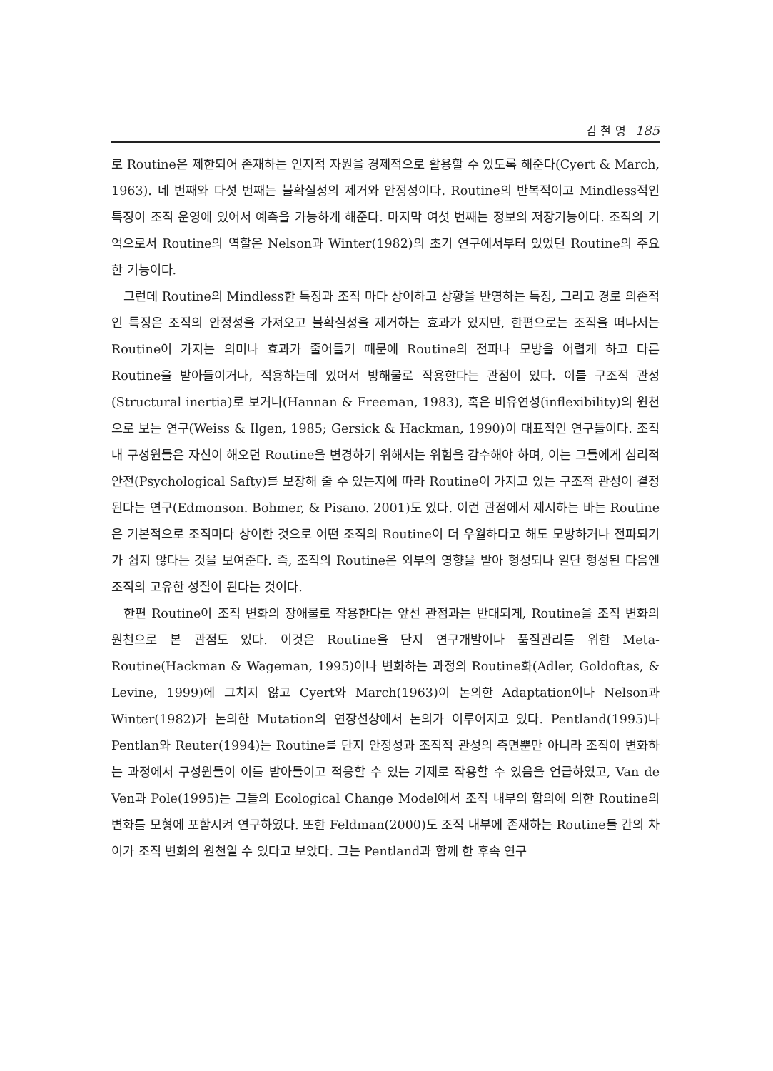김 철 영 185
로 Routine은 제한되어 존재하는 인지적 자원을 경제적으로 활용할 수 있도록 해준다(Cyert & March, 1963). 네 번째와 다섯 번째는 불확실성의 제거와 안정성이다. Routine의 반복적이고 Mindless적인 특징이 조직 운영에 있어서 예측을 가능하게 해준다. 마지막 여섯 번째는 정보의 저장기능이다. 조직의 기억으로서 Routine의 역할은 Nelson과 Winter(1982)의 초기 연구에서부터 있었던 Routine의 주요한 기능이다.
그런데 Routine의 Mindless한 특징과 조직 마다 상이하고 상황을 반영하는 특징, 그리고 경로 의존적인 특징은 조직의 안정성을 가져오고 불확실성을 제거하는 효과가 있지만, 한편으로는 조직을 떠나서는 Routine이 가지는 의미나 효과가 줄어들기 때문에 Routine의 전파나 모방을 어렵게 하고 다른 Routine을 받아들이거나, 적용하는데 있어서 방해물로 작용한다는 관점이 있다. 이를 구조적 관성(Structural inertia)로 보거나(Hannan & Freeman, 1983), 혹은 비유연성(inflexibility)의 원천으로 보는 연구(Weiss & Ilgen, 1985; Gersick & Hackman, 1990)이 대표적인 연구들이다. 조직 내 구성원들은 자신이 해오던 Routine을 변경하기 위해서는 위험을 감수해야 하며, 이는 그들에게 심리적 안전(Psychological Safty)를 보장해 줄 수 있는지에 따라 Routine이 가지고 있는 구조적 관성이 결정된다는 연구(Edmonson. Bohmer, & Pisano. 2001)도 있다. 이런 관점에서 제시하는 바는 Routine은 기본적으로 조직마다 상이한 것으로 어떤 조직의 Routine이 더 우월하다고 해도 모방하거나 전파되기가 쉽지 않다는 것을 보여준다. 즉, 조직의 Routine은 외부의 영향을 받아 형성되나 일단 형성된 다음엔 조직의 고유한 성질이 된다는 것이다.
한편 Routine이 조직 변화의 장애물로 작용한다는 앞선 관점과는 반대되게, Routine을 조직 변화의 원천으로 본 관점도 있다. 이것은 Routine을 단지 연구개발이나 품질관리를 위한 Meta-Routine(Hackman & Wageman, 1995)이나 변화하는 과정의 Routine화(Adler, Goldoftas, & Levine, 1999)에 그치지 않고 Cyert와 March(1963)이 논의한 Adaptation이나 Nelson과 Winter(1982)가 논의한 Mutation의 연장선상에서 논의가 이루어지고 있다. Pentland(1995)나 Pentlan와 Reuter(1994)는 Routine를 단지 안정성과 조직적 관성의 측면뿐만 아니라 조직이 변화하는 과정에서 구성원들이 이를 받아들이고 적응할 수 있는 기제로 작용할 수 있음을 언급하였고, Van de Ven과 Pole(1995)는 그들의 Ecological Change Model에서 조직 내부의 합의에 의한 Routine의 변화를 모형에 포함시켜 연구하였다. 또한 Feldman(2000)도 조직 내부에 존재하는 Routine들 간의 차이가 조직 변화의 원천일 수 있다고 보았다. 그는 Pentland과 함께 한 후속 연구